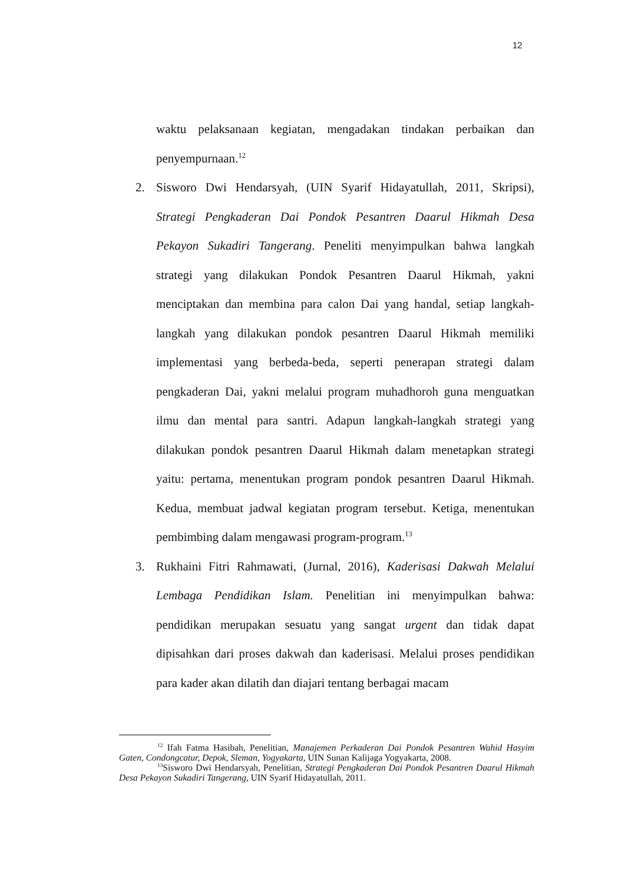12
waktu pelaksanaan kegiatan, mengadakan tindakan perbaikan dan penyempurnaan.<sup>12</sup>
2. Sisworo Dwi Hendarsyah, (UIN Syarif Hidayatullah, 2011, Skripsi), Strategi Pengkaderan Dai Pondok Pesantren Daarul Hikmah Desa Pekayon Sukadiri Tangerang. Peneliti menyimpulkan bahwa langkah strategi yang dilakukan Pondok Pesantren Daarul Hikmah, yakni menciptakan dan membina para calon Dai yang handal, setiap langkah-langkah yang dilakukan pondok pesantren Daarul Hikmah memiliki implementasi yang berbeda-beda, seperti penerapan strategi dalam pengkaderan Dai, yakni melalui program muhadhoroh guna menguatkan ilmu dan mental para santri. Adapun langkah-langkah strategi yang dilakukan pondok pesantren Daarul Hikmah dalam menetapkan strategi yaitu: pertama, menentukan program pondok pesantren Daarul Hikmah. Kedua, membuat jadwal kegiatan program tersebut. Ketiga, menentukan pembimbing dalam mengawasi program-program.<sup>13</sup>
3. Rukhaini Fitri Rahmawati, (Jurnal, 2016), Kaderisasi Dakwah Melalui Lembaga Pendidikan Islam. Penelitian ini menyimpulkan bahwa: pendidikan merupakan sesuatu yang sangat urgent dan tidak dapat dipisahkan dari proses dakwah dan kaderisasi. Melalui proses pendidikan para kader akan dilatih dan diajari tentang berbagai macam
<sup>12</sup> Ifah Fatma Hasibah, Penelitian, Manajemen Perkaderan Dai Pondok Pesantren Wahid Hasyim Gaten, Condongcatur, Depok, Sleman, Yogyakarta, UIN Sunan Kalijaga Yogyakarta, 2008.
<sup>13</sup> Sisworo Dwi Hendarsyah, Penelitian, Strategi Pengkaderan Dai Pondok Pesantren Daarul Hikmah Desa Pekayon Sukadiri Tangerang, UIN Syarif Hidayatullah, 2011.